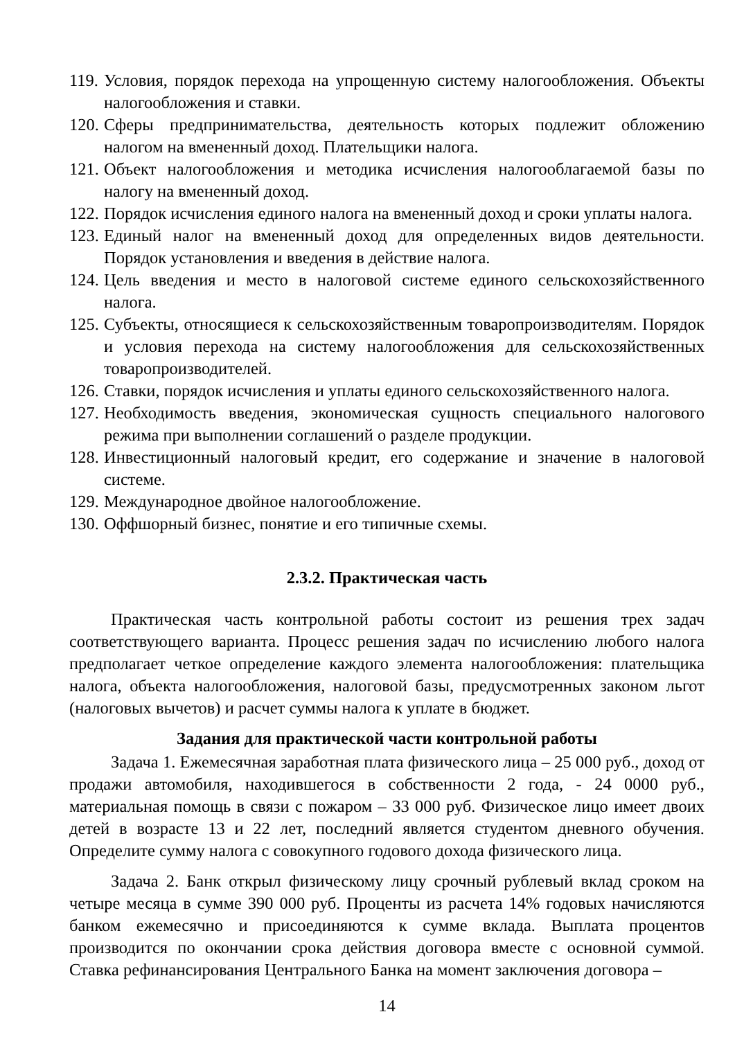119. Условия, порядок перехода на упрощенную систему налогообложения. Объекты налогообложения и ставки.
120. Сферы предпринимательства, деятельность которых подлежит обложению налогом на вмененный доход. Плательщики налога.
121. Объект налогообложения и методика исчисления налогооблагаемой базы по налогу на вмененный доход.
122. Порядок исчисления единого налога на вмененный доход и сроки уплаты налога.
123. Единый налог на вмененный доход для определенных видов деятельности. Порядок установления и введения в действие налога.
124. Цель введения и место в налоговой системе единого сельскохозяйственного налога.
125. Субъекты, относящиеся к сельскохозяйственным товаропроизводителям. Порядок и условия перехода на систему налогообложения для сельскохозяйственных товаропроизводителей.
126. Ставки, порядок исчисления и уплаты единого сельскохозяйственного налога.
127. Необходимость введения, экономическая сущность специального налогового режима при выполнении соглашений о разделе продукции.
128. Инвестиционный налоговый кредит, его содержание и значение в налоговой системе.
129. Международное двойное налогообложение.
130. Оффшорный бизнес, понятие и его типичные схемы.
2.3.2. Практическая часть
Практическая часть контрольной работы состоит из решения трех задач соответствующего варианта. Процесс решения задач по исчислению любого налога предполагает четкое определение каждого элемента налогообложения: плательщика налога, объекта налогообложения, налоговой базы, предусмотренных законом льгот (налоговых вычетов) и расчет суммы налога к уплате в бюджет.
Задания для практической части контрольной работы
Задача 1. Ежемесячная заработная плата физического лица – 25 000 руб., доход от продажи автомобиля, находившегося в собственности 2 года, - 24 0000 руб., материальная помощь в связи с пожаром – 33 000 руб. Физическое лицо имеет двоих детей в возрасте 13 и 22 лет, последний является студентом дневного обучения. Определите сумму налога с совокупного годового дохода физического лица.
Задача 2. Банк открыл физическому лицу срочный рублевый вклад сроком на четыре месяца в сумме 390 000 руб. Проценты из расчета 14% годовых начисляются банком ежемесячно и присоединяются к сумме вклада. Выплата процентов производится по окончании срока действия договора вместе с основной суммой. Ставка рефинансирования Центрального Банка на момент заключения договора –
14